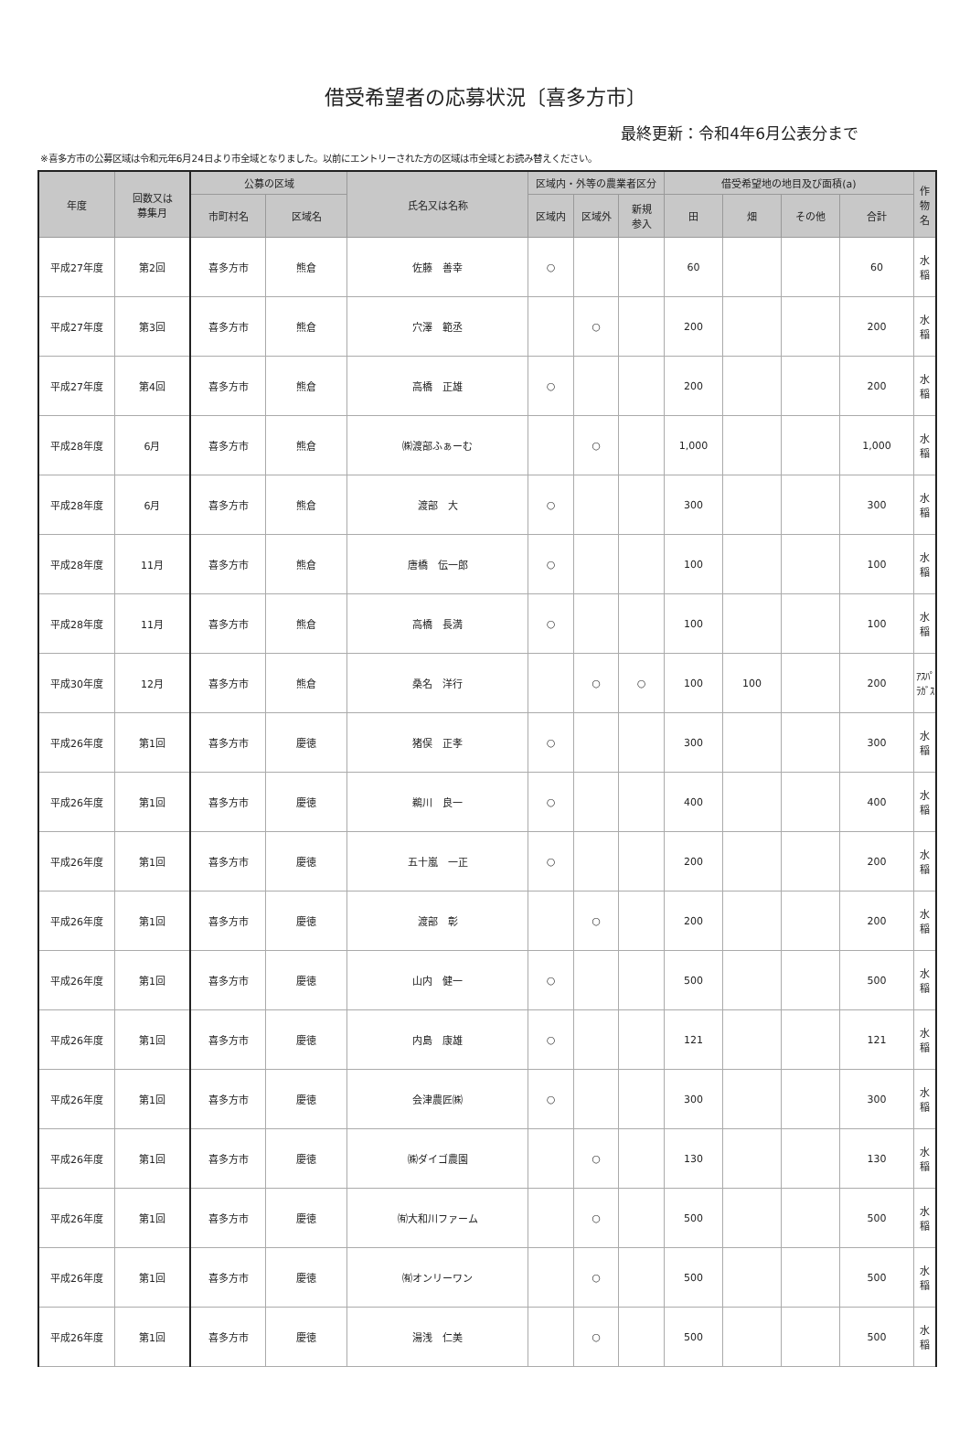借受希望者の応募状況〔喜多方市〕
最終更新：令和4年6月公表分まで
※喜多方市の公募区域は令和元年6月24日より市全域となりました。以前にエントリーされた方の区域は市全域とお読み替えください。
| 年度 | 回数又は 募集月 | 公募の区域 | | 氏名又は名称 | 区域内・外等の農業者区分 | | | 借受希望地の地目及び面積(a) | | | | 作物名 |
| --- | --- | --- | --- | --- | --- | --- | --- | --- | --- | --- | --- | --- |
| | | 市町村名 | 区域名 | | 区域内 | 区域外 | 新規 参入 | 田 | 畑 | その他 | 合計 | |
| 平成27年度 | 第2回 | 喜多方市 | 熊倉 | 佐藤 善幸 | ○ | | | 60 | | | 60 | 水稲 |
| 平成27年度 | 第3回 | 喜多方市 | 熊倉 | 穴澤 範丞 | | ○ | | 200 | | | 200 | 水稲 |
| 平成27年度 | 第4回 | 喜多方市 | 熊倉 | 高橋 正雄 | ○ | | | 200 | | | 200 | 水稲 |
| 平成28年度 | 6月 | 喜多方市 | 熊倉 | ㈱渡部ふぁーむ | | ○ | | 1,000 | | | 1,000 | 水稲 |
| 平成28年度 | 6月 | 喜多方市 | 熊倉 | 渡部 大 | ○ | | | 300 | | | 300 | 水稲 |
| 平成28年度 | 11月 | 喜多方市 | 熊倉 | 唐橋 伝一郎 | ○ | | | 100 | | | 100 | 水稲 |
| 平成28年度 | 11月 | 喜多方市 | 熊倉 | 高橋 長満 | ○ | | | 100 | | | 100 | 水稲 |
| 平成30年度 | 12月 | 喜多方市 | 熊倉 | 桑名 洋行 | | ○ | ○ | 100 | 100 | | 200 | ｱｽﾊﾟﾗｶﾞｽ |
| 平成26年度 | 第1回 | 喜多方市 | 慶徳 | 猪俣 正孝 | ○ | | | 300 | | | 300 | 水稲 |
| 平成26年度 | 第1回 | 喜多方市 | 慶徳 | 鵜川 良一 | ○ | | | 400 | | | 400 | 水稲 |
| 平成26年度 | 第1回 | 喜多方市 | 慶徳 | 五十嵐 一正 | ○ | | | 200 | | | 200 | 水稲 |
| 平成26年度 | 第1回 | 喜多方市 | 慶徳 | 渡部 彰 | | ○ | | 200 | | | 200 | 水稲 |
| 平成26年度 | 第1回 | 喜多方市 | 慶徳 | 山内 健一 | ○ | | | 500 | | | 500 | 水稲 |
| 平成26年度 | 第1回 | 喜多方市 | 慶徳 | 内島 康雄 | ○ | | | 121 | | | 121 | 水稲 |
| 平成26年度 | 第1回 | 喜多方市 | 慶徳 | 会津農匠㈱ | ○ | | | 300 | | | 300 | 水稲 |
| 平成26年度 | 第1回 | 喜多方市 | 慶徳 | ㈱ダイゴ農園 | | ○ | | 130 | | | 130 | 水稲 |
| 平成26年度 | 第1回 | 喜多方市 | 慶徳 | ㈲大和川ファーム | | ○ | | 500 | | | 500 | 水稲 |
| 平成26年度 | 第1回 | 喜多方市 | 慶徳 | ㈲オンリーワン | | ○ | | 500 | | | 500 | 水稲 |
| 平成26年度 | 第1回 | 喜多方市 | 慶徳 | 湯浅 仁美 | | ○ | | 500 | | | 500 | 水稲 |